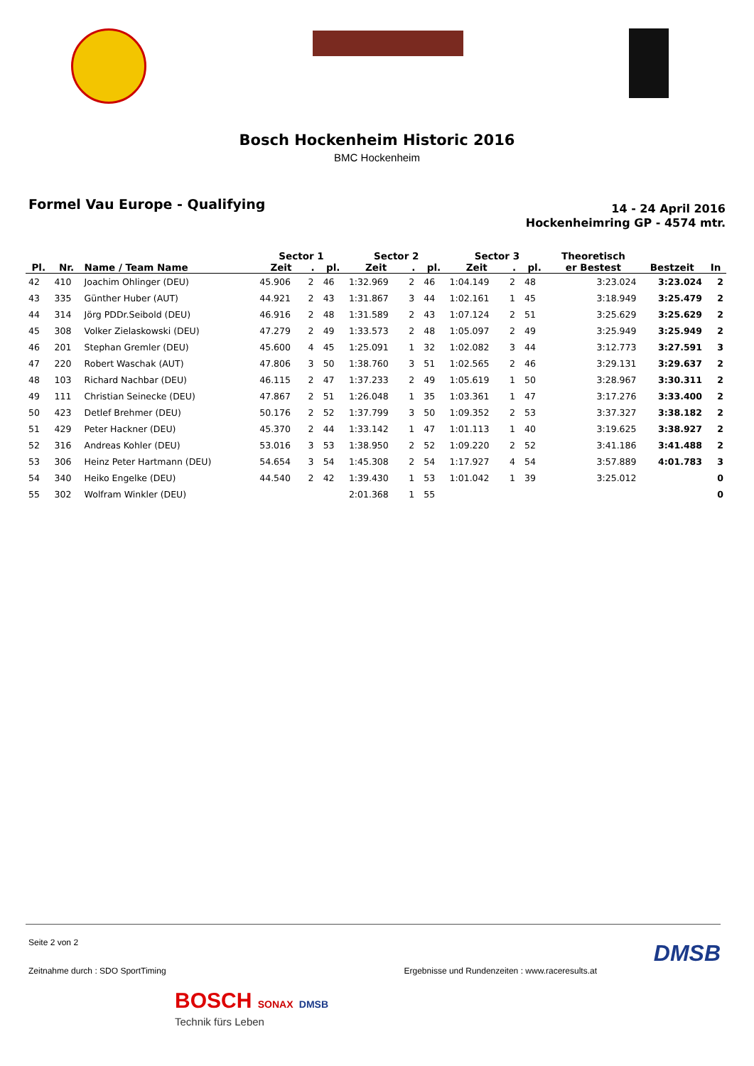Bosch Hockenheim Historic 2016
BMC Hockenheim
Formel Vau Europe - Qualifying
14 - 24 April 2016
Hockenheimring GP - 4574 mtr.
| | | | Sector 1 | | | Sector 2 | | | Sector 3 | | | Theoretisch | | |
| --- | --- | --- | --- | --- | --- | --- | --- | --- | --- | --- | --- | --- | --- | --- |
| Pl. | Nr. | Name / Team Name | Zeit | . | pl. | Zeit | . | pl. | Zeit | . | pl. | er Bestest | Bestzeit | In |
| 42 | 410 | Joachim Ohlinger (DEU) | 45.906 | 2 | 46 | 1:32.969 | 2 | 46 | 1:04.149 | 2 | 48 | 3:23.024 | 3:23.024 | 2 |
| 43 | 335 | Günther Huber (AUT) | 44.921 | 2 | 43 | 1:31.867 | 3 | 44 | 1:02.161 | 1 | 45 | 3:18.949 | 3:25.479 | 2 |
| 44 | 314 | Jörg PDDr.Seibold (DEU) | 46.916 | 2 | 48 | 1:31.589 | 2 | 43 | 1:07.124 | 2 | 51 | 3:25.629 | 3:25.629 | 2 |
| 45 | 308 | Volker Zielaskowski (DEU) | 47.279 | 2 | 49 | 1:33.573 | 2 | 48 | 1:05.097 | 2 | 49 | 3:25.949 | 3:25.949 | 2 |
| 46 | 201 | Stephan Gremler (DEU) | 45.600 | 4 | 45 | 1:25.091 | 1 | 32 | 1:02.082 | 3 | 44 | 3:12.773 | 3:27.591 | 3 |
| 47 | 220 | Robert Waschak (AUT) | 47.806 | 3 | 50 | 1:38.760 | 3 | 51 | 1:02.565 | 2 | 46 | 3:29.131 | 3:29.637 | 2 |
| 48 | 103 | Richard Nachbar (DEU) | 46.115 | 2 | 47 | 1:37.233 | 2 | 49 | 1:05.619 | 1 | 50 | 3:28.967 | 3:30.311 | 2 |
| 49 | 111 | Christian Seinecke (DEU) | 47.867 | 2 | 51 | 1:26.048 | 1 | 35 | 1:03.361 | 1 | 47 | 3:17.276 | 3:33.400 | 2 |
| 50 | 423 | Detlef Brehmer (DEU) | 50.176 | 2 | 52 | 1:37.799 | 3 | 50 | 1:09.352 | 2 | 53 | 3:37.327 | 3:38.182 | 2 |
| 51 | 429 | Peter Hackner (DEU) | 45.370 | 2 | 44 | 1:33.142 | 1 | 47 | 1:01.113 | 1 | 40 | 3:19.625 | 3:38.927 | 2 |
| 52 | 316 | Andreas Kohler (DEU) | 53.016 | 3 | 53 | 1:38.950 | 2 | 52 | 1:09.220 | 2 | 52 | 3:41.186 | 3:41.488 | 2 |
| 53 | 306 | Heinz Peter Hartmann (DEU) | 54.654 | 3 | 54 | 1:45.308 | 2 | 54 | 1:17.927 | 4 | 54 | 3:57.889 | 4:01.783 | 3 |
| 54 | 340 | Heiko Engelke (DEU) | 44.540 | 2 | 42 | 1:39.430 | 1 | 53 | 1:01.042 | 1 | 39 | 3:25.012 | | 0 |
| 55 | 302 | Wolfram Winkler (DEU) | | | | 2:01.368 | 1 | 55 | | | | | | 0 |
Seite 2 von 2
DMSB
Zeitnahme durch : SDO SportTiming Ergebnisse und Rundenzeiten : www.raceresults.at
BOSCH SONAX DMSB
Technik fürs Leben